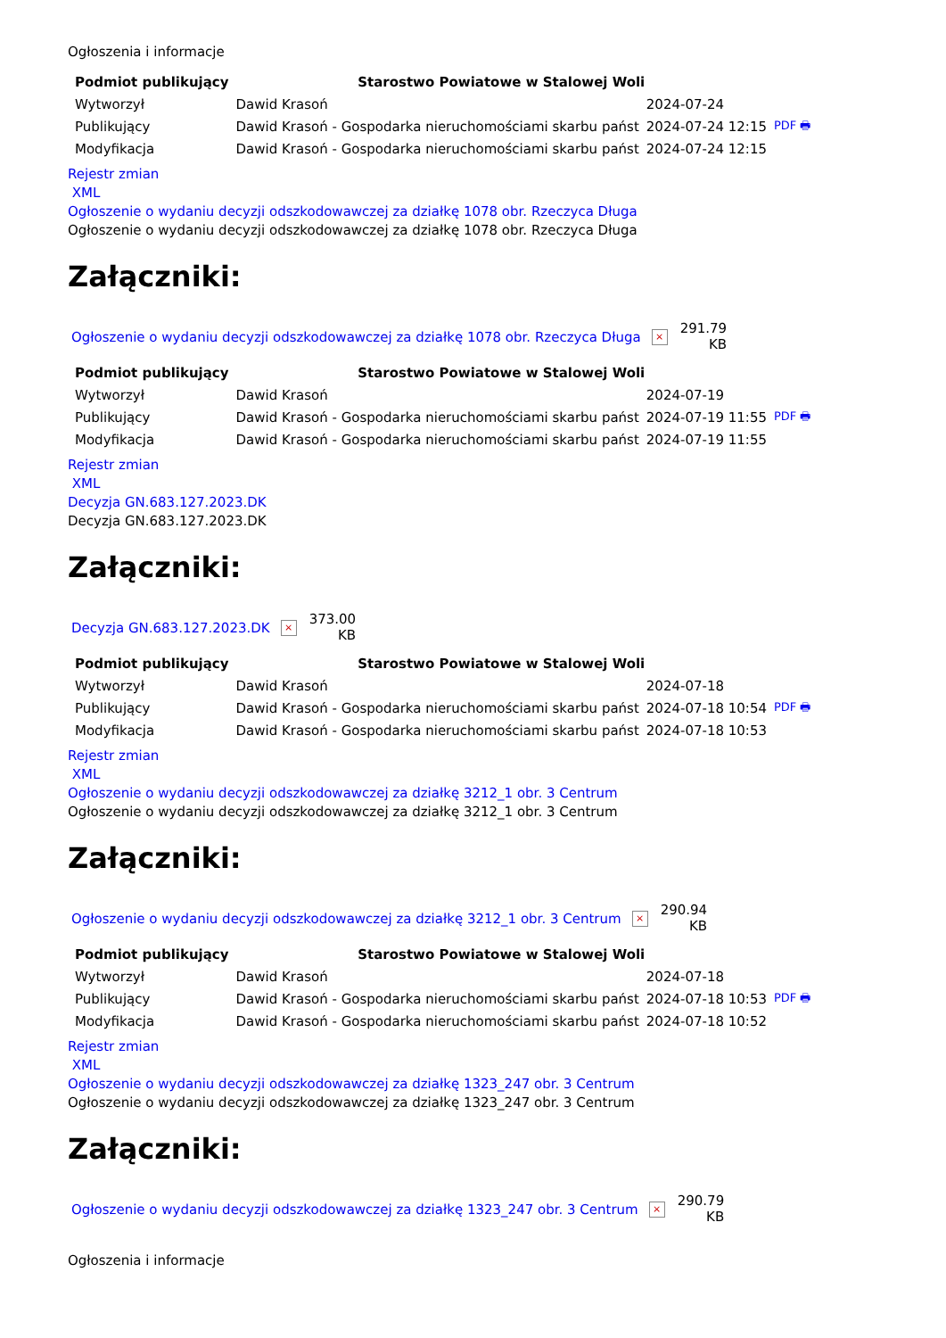Ogłoszenia i informacje
| Podmiot publikujący | Starostwo Powiatowe w Stalowej Woli | | |
| Wytworzył | Dawid Krasoń | 2024-07-24 | PDF 🖶 |
| Publikujący | Dawid Krasoń - Gospodarka nieruchomościami skarbu państ | 2024-07-24 12:15 | |
| Modyfikacja | Dawid Krasoń - Gospodarka nieruchomościami skarbu państ | 2024-07-24 12:15 | |
Rejestr zmian
XML
Ogłoszenie o wydaniu decyzji odszkodowawczej za działkę 1078 obr. Rzeczyca Długa
Ogłoszenie o wydaniu decyzji odszkodowawczej za działkę 1078 obr. Rzeczyca Długa
Załączniki:
Ogłoszenie o wydaniu decyzji odszkodowawczej za działkę 1078 obr. Rzeczyca Długa ×
291.79
KB
| Podmiot publikujący | Starostwo Powiatowe w Stalowej Woli | | |
| Wytworzył | Dawid Krasoń | 2024-07-19 | PDF 🖶 |
| Publikujący | Dawid Krasoń - Gospodarka nieruchomościami skarbu państ | 2024-07-19 11:55 | |
| Modyfikacja | Dawid Krasoń - Gospodarka nieruchomościami skarbu państ | 2024-07-19 11:55 | |
Rejestr zmian
XML
Decyzja GN.683.127.2023.DK
Decyzja GN.683.127.2023.DK
Załączniki:
Decyzja GN.683.127.2023.DK ×
373.00
KB
| Podmiot publikujący | Starostwo Powiatowe w Stalowej Woli | | |
| Wytworzył | Dawid Krasoń | 2024-07-18 | PDF 🖶 |
| Publikujący | Dawid Krasoń - Gospodarka nieruchomościami skarbu państ | 2024-07-18 10:54 | |
| Modyfikacja | Dawid Krasoń - Gospodarka nieruchomościami skarbu państ | 2024-07-18 10:53 | |
Rejestr zmian
XML
Ogłoszenie o wydaniu decyzji odszkodowawczej za działkę 3212_1 obr. 3 Centrum
Ogłoszenie o wydaniu decyzji odszkodowawczej za działkę 3212_1 obr. 3 Centrum
Załączniki:
Ogłoszenie o wydaniu decyzji odszkodowawczej za działkę 3212_1 obr. 3 Centrum ×
290.94
KB
| Podmiot publikujący | Starostwo Powiatowe w Stalowej Woli | | |
| Wytworzył | Dawid Krasoń | 2024-07-18 | PDF 🖶 |
| Publikujący | Dawid Krasoń - Gospodarka nieruchomościami skarbu państ | 2024-07-18 10:53 | |
| Modyfikacja | Dawid Krasoń - Gospodarka nieruchomościami skarbu państ | 2024-07-18 10:52 | |
Rejestr zmian
XML
Ogłoszenie o wydaniu decyzji odszkodowawczej za działkę 1323_247 obr. 3 Centrum
Ogłoszenie o wydaniu decyzji odszkodowawczej za działkę 1323_247 obr. 3 Centrum
Załączniki:
Ogłoszenie o wydaniu decyzji odszkodowawczej za działkę 1323_247 obr. 3 Centrum ×
290.79
KB
Ogłoszenia i informacje